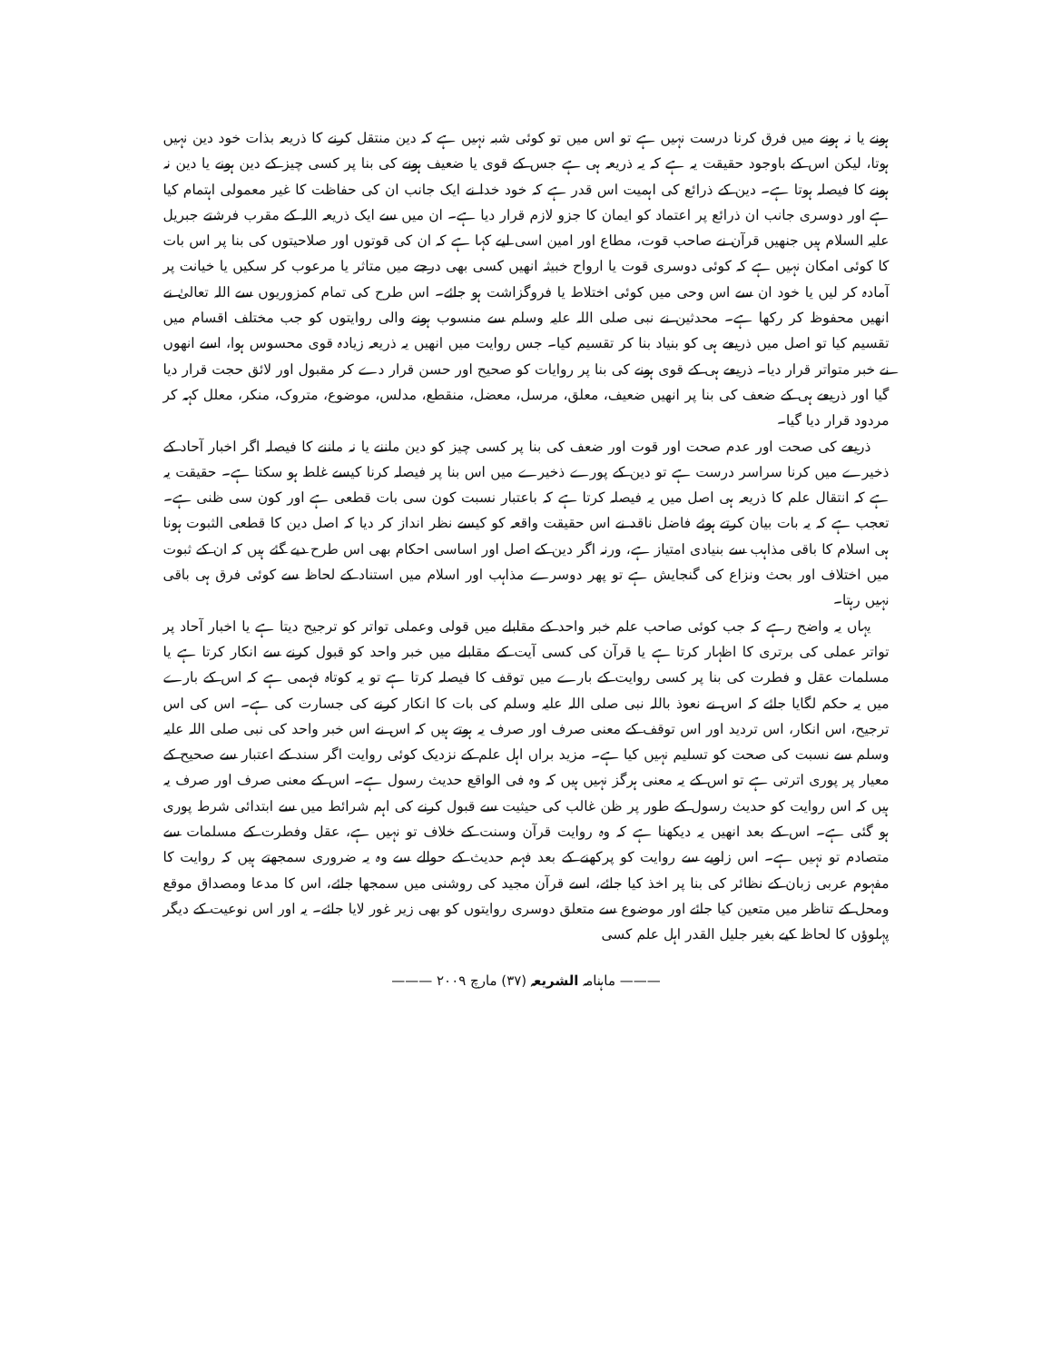ہونے یا نہ ہونے میں فرق کرنا درست نہیں ہے تو اس میں تو کوئی شبہ نہیں ہے کہ دین منتقل کرنے کا ذریعہ بذات خود دین نہیں ہوتا، لیکن اس کے باوجود حقیقت یہ ہے کہ یہ ذریعہ ہی ہے جس کے قوی یا ضعیف ہونے کی بنا پر کسی چیز کے دین ہونے یا دین نہ ہونے کا فیصلہ ہوتا ہے۔ دین کے ذرائع کی اہمیت اس قدر ہے کہ خود خدا نے ایک جانب ان کی حفاظت کا غیر معمولی اہتمام کیا ہے اور دوسری جانب ان ذرائع پر اعتماد کو ایمان کا جزو لازم قرار دیا ہے۔ ان میں سے ایک ذریعہ اللہ کے مقرب فرشتے جبریل علیہ السلام ہیں جنھیں قرآن نے صاحب قوت، مطاع اور امین اسی لیے کہا ہے کہ ان کی قوتوں اور صلاحیتوں کی بنا پر اس بات کا کوئی امکان نہیں ہے کہ کوئی دوسری قوت یا ارواح خبیثہ انھیں کسی بھی درجے میں متاثر یا مرعوب کر سکیں یا خیانت پر آمادہ کر لیں یا خود ان سے اس وحی میں کوئی اختلاط یا فروگزاشت ہو جائے۔ اس طرح کی تمام کمزوریوں سے اللہ تعالیٰ نے انھیں محفوظ کر رکھا ہے۔ محدثین نے نبی صلی اللہ علیہ وسلم سے منسوب ہونے والی روایتوں کو جب مختلف اقسام میں تقسیم کیا تو اصل میں ذریعے ہی کو بنیاد بنا کر تقسیم کیا۔ جس روایت میں انھیں یہ ذریعہ زیادہ قوی محسوس ہوا، اسے انھوں نے خبر متواتر قرار دیا۔ ذریعے ہی کے قوی ہونے کی بنا پر روایات کو صحیح اور حسن قرار دے کر مقبول اور لائق حجت قرار دیا گیا اور ذریعے ہی کے ضعف کی بنا پر انھیں ضعیف، معلق، مرسل، معضل، منقطع، مدلس، موضوع، متروک، منکر، معلل کہہ کر مردود قرار دیا گیا۔
ذریعے کی صحت اور عدم صحت اور قوت اور ضعف کی بنا پر کسی چیز کو دین ماننے یا نہ ماننے کا فیصلہ اگر اخبار آحاد کے ذخیرے میں کرنا سراسر درست ہے تو دین کے پورے ذخیرے میں اس بنا پر فیصلہ کرنا کیسے غلط ہو سکتا ہے۔ حقیقت یہ ہے کہ انتقال علم کا ذریعہ ہی اصل میں یہ فیصلہ کرتا ہے کہ باعتبار نسبت کون سی بات قطعی ہے اور کون سی ظنی ہے۔ تعجب ہے کہ یہ بات بیان کرتے ہوئے فاضل ناقد نے اس حقیقت واقعہ کو کیسے نظر انداز کر دیا کہ اصل دین کا قطعی الثبوت ہونا ہی اسلام کا باقی مذاہب سے بنیادی امتیاز ہے، ورنہ اگر دین کے اصل اور اساسی احکام بھی اس طرح دیے گئے ہیں کہ ان کے ثبوت میں اختلاف اور بحث ونزاع کی گنجایش ہے تو پھر دوسرے مذاہب اور اسلام میں استناد کے لحاظ سے کوئی فرق ہی باقی نہیں رہتا۔
یہاں یہ واضح رہے کہ جب کوئی صاحب علم خبر واحد کے مقابلے میں قولی وعملی تواتر کو ترجیح دیتا ہے یا اخبار آحاد پر تواتر عملی کی برتری کا اظہار کرتا ہے یا قرآن کی کسی آیت کے مقابلے میں خبر واحد کو قبول کرنے سے انکار کرتا ہے یا مسلمات عقل و فطرت کی بنا پر کسی روایت کے بارے میں توقف کا فیصلہ کرتا ہے تو یہ کوتاہ فہمی ہے کہ اس کے بارے میں یہ حکم لگایا جائے کہ اس نے نعوذ باللہ نبی صلی اللہ علیہ وسلم کی بات کا انکار کرنے کی جسارت کی ہے۔ اس کی اس ترجیح، اس انکار، اس تردید اور اس توقف کے معنی صرف اور صرف یہ ہوتے ہیں کہ اس نے اس خبر واحد کی نبی صلی اللہ علیہ وسلم سے نسبت کی صحت کو تسلیم نہیں کیا ہے۔ مزید براں اہل علم کے نزدیک کوئی روایت اگر سند کے اعتبار سے صحیح کے معیار پر پوری اترتی ہے تو اس کے یہ معنی ہرگز نہیں ہیں کہ وہ فی الواقع حدیث رسول ہے۔ اس کے معنی صرف اور صرف یہ ہیں کہ اس روایت کو حدیث رسول کے طور پر ظن غالب کی حیثیت سے قبول کرنے کی اہم شرائط میں سے ابتدائی شرط پوری ہو گئی ہے۔ اس کے بعد انھیں یہ دیکھنا ہے کہ وہ روایت قرآن وسنت کے خلاف تو نہیں ہے، عقل وفطرت کے مسلمات سے متصادم تو نہیں ہے۔ اس زاویے سے روایت کو پرکھنے کے بعد فہم حدیث کے حوالے سے وہ یہ ضروری سمجھتے ہیں کہ روایت کا مفہوم عربی زبان کے نظائر کی بنا پر اخذ کیا جائے، اسے قرآن مجید کی روشنی میں سمجھا جائے، اس کا مدعا ومصداق موقع ومحل کے تناظر میں متعین کیا جائے اور موضوع سے متعلق دوسری روایتوں کو بھی زیر غور لایا جائے۔ یہ اور اس نوعیت کے دیگر پہلوؤں کا لحاظ کیے بغیر جلیل القدر اہل علم کسی
——— ماہنامہ الشریعہ (۳۷) مارچ ۲۰۰۹ ———